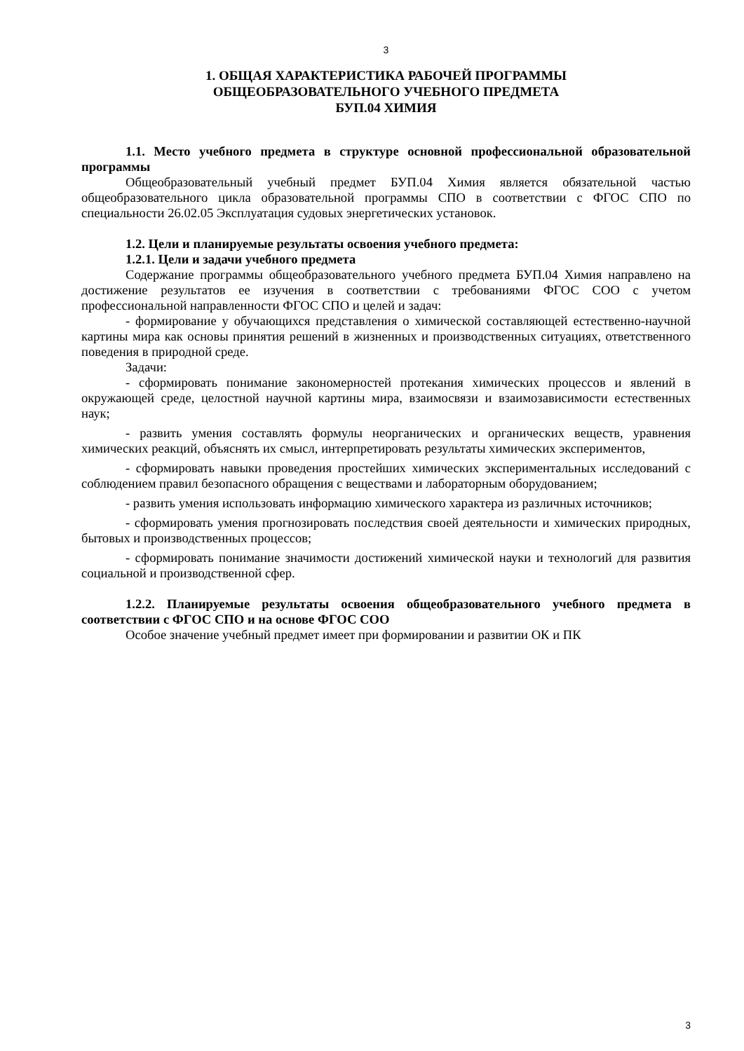3
1. ОБЩАЯ ХАРАКТЕРИСТИКА РАБОЧЕЙ ПРОГРАММЫ
ОБЩЕОБРАЗОВАТЕЛЬНОГО УЧЕБНОГО ПРЕДМЕТА
БУП.04 ХИМИЯ
1.1. Место учебного предмета в структуре основной профессиональной образовательной программы
Общеобразовательный учебный предмет БУП.04 Химия является обязательной частью общеобразовательного цикла образовательной программы СПО в соответствии с ФГОС СПО по специальности 26.02.05 Эксплуатация судовых энергетических установок.
1.2. Цели и планируемые результаты освоения учебного предмета:
1.2.1. Цели и задачи учебного предмета
Содержание программы общеобразовательного учебного предмета БУП.04 Химия направлено на достижение результатов ее изучения в соответствии с требованиями ФГОС СОО с учетом профессиональной направленности ФГОС СПО и целей и задач:
- формирование у обучающихся представления о химической составляющей естественно-научной картины мира как основы принятия решений в жизненных и производственных ситуациях, ответственного поведения в природной среде.
Задачи:
- сформировать понимание закономерностей протекания химических процессов и явлений в окружающей среде, целостной научной картины мира, взаимосвязи и взаимозависимости естественных наук;
- развить умения составлять формулы неорганических и органических веществ, уравнения химических реакций, объяснять их смысл, интерпретировать результаты химических экспериментов,
- сформировать навыки проведения простейших химических экспериментальных исследований с соблюдением правил безопасного обращения с веществами и лабораторным оборудованием;
- развить умения использовать информацию химического характера из различных источников;
- сформировать умения прогнозировать последствия своей деятельности и химических природных, бытовых и производственных процессов;
- сформировать понимание значимости достижений химической науки и технологий для развития социальной и производственной сфер.
1.2.2. Планируемые результаты освоения общеобразовательного учебного предмета в соответствии с ФГОС СПО и на основе ФГОС СОО
Особое значение учебный предмет имеет при формировании и развитии ОК и ПК
3